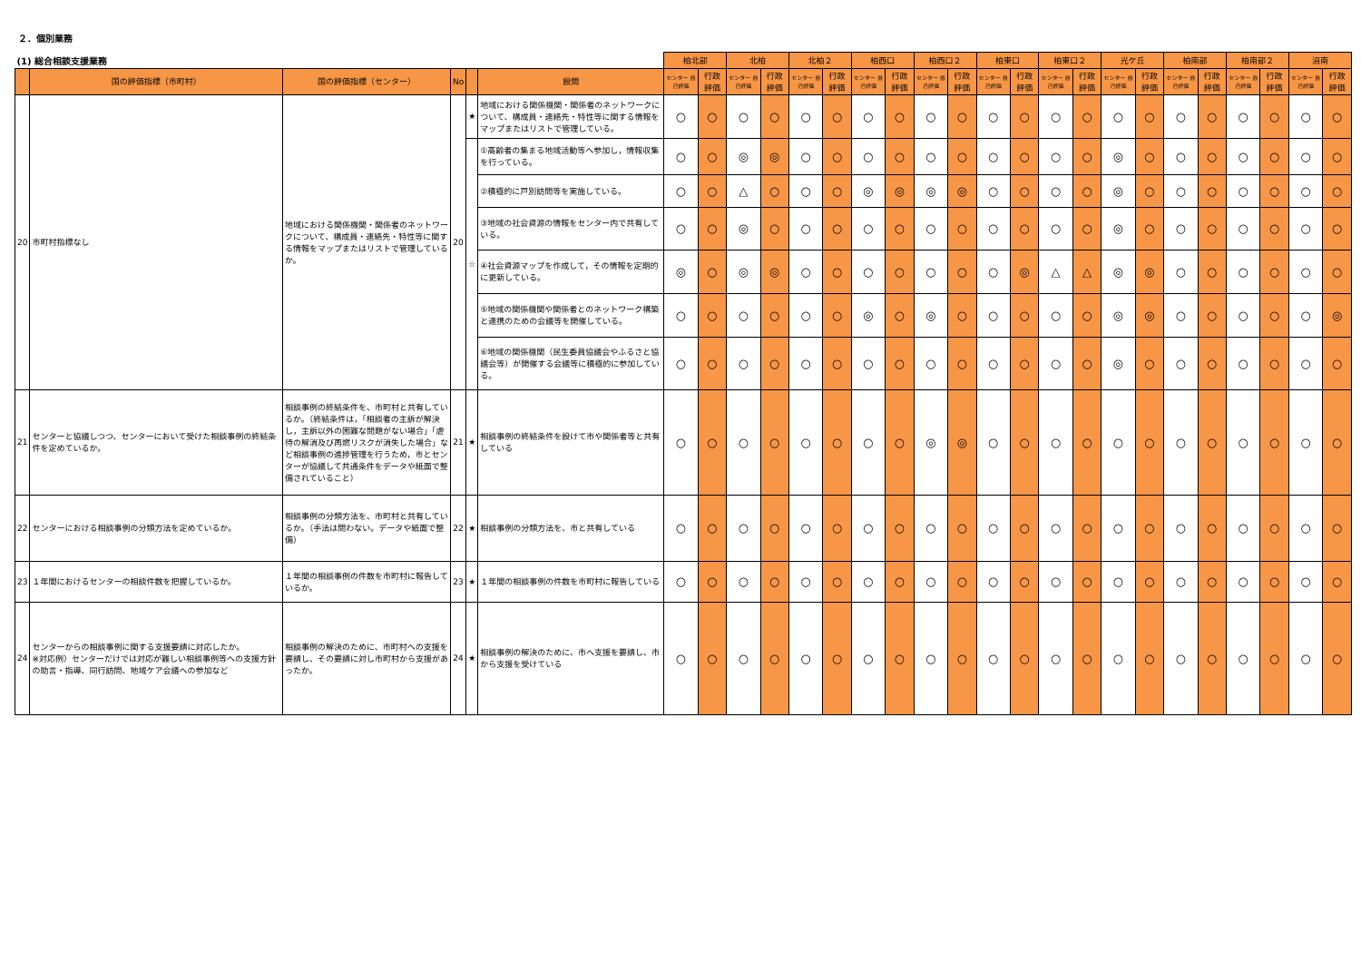２．個別業務
| (1) 総合相談支援業務 | | | | | | 柏北部 | | 北柏 | | 北柏２ | | 柏西口 | | 柏西口２ | | 柏東口 | | 柏東口２ | | 光ケ丘 | | 柏南部 | | 柏南部２ | | 沼南 | |
| | 国の評価指標（市町村） | 国の評価指標（センター） | No | | 設問 | センター 自己評価 | 行政 評価 | センター 自己評価 | 行政 評価 | センター 自己評価 | 行政 評価 | センター 自己評価 | 行政 評価 | センター 自己評価 | 行政 評価 | センター 自己評価 | 行政 評価 | センター 自己評価 | 行政 評価 | センター 自己評価 | 行政 評価 | センター 自己評価 | 行政 評価 | センター 自己評価 | 行政 評価 | センター 自己評価 | 行政 評価 |
| 20 | 市町村指標なし | 地域における関係機関・関係者のネットワークについて、構成員・連絡先・特性等に関する情報をマップまたはリストで管理しているか。 | 20 | ★ | 地域における関係機関・関係者のネットワークについて、構成員・連絡先・特性等に関する情報をマップまたはリストで管理している。 | ○ | ○ | ○ | ○ | ○ | ○ | ○ | ○ | ○ | ○ | ○ | ○ | ○ | ○ | ○ | ○ | ○ | ○ | ○ | ○ | ○ | ○ |
| | | | | ☆ | ①高齢者の集まる地域活動等へ参加し，情報収集を行っている。 | ○ | ○ | ◎ | ◎ | ○ | ○ | ○ | ○ | ○ | ○ | ○ | ○ | ○ | ○ | ◎ | ○ | ○ | ○ | ○ | ○ | ○ | ○ |
| | | | | | ②積極的に戸別訪問等を実施している。 | ○ | ○ | △ | ○ | ○ | ○ | ◎ | ◎ | ◎ | ◎ | ○ | ○ | ○ | ○ | ◎ | ○ | ○ | ○ | ○ | ○ | ○ | ○ |
| | | | | | ③地域の社会資源の情報をセンター内で共有している。 | ○ | ○ | ◎ | ○ | ○ | ○ | ○ | ○ | ○ | ○ | ○ | ○ | ○ | ○ | ◎ | ○ | ○ | ○ | ○ | ○ | ○ | ○ |
| | | | | | ④社会資源マップを作成して，その情報を定期的に更新している。 | ◎ | ○ | ◎ | ◎ | ○ | ○ | ○ | ○ | ○ | ○ | ○ | ◎ | △ | △ | ◎ | ◎ | ○ | ○ | ○ | ○ | ○ | ○ |
| | | | | | ⑤地域の関係機関や関係者とのネットワーク構築と連携のための会議等を開催している。 | ○ | ○ | ○ | ○ | ○ | ○ | ◎ | ○ | ◎ | ○ | ○ | ○ | ○ | ○ | ◎ | ◎ | ○ | ○ | ○ | ○ | ○ | ◎ |
| | | | | | ⑥地域の関係機関（民生委員協議会やふるさと協議会等）が開催する会議等に積極的に参加している。 | ○ | ○ | ○ | ○ | ○ | ○ | ○ | ○ | ○ | ○ | ○ | ○ | ○ | ○ | ◎ | ○ | ○ | ○ | ○ | ○ | ○ | ○ |
| 21 | センターと協議しつつ、センターにおいて受けた相談事例の終結条件を定めているか。 | 相談事例の終結条件を、市町村と共有しているか。（終結条件は，「相談者の主訴が解決し，主訴以外の困難な問題がない場合」「虐待の解消及び再燃リスクが消失した場合」など相談事例の進捗管理を行うため，市とセンターが協議して共通条件をデータや紙面で整備されていること） | 21 | ★ | 相談事例の終結条件を設けて市や関係者等と共有している | ○ | ○ | ○ | ○ | ○ | ○ | ○ | ○ | ◎ | ◎ | ○ | ○ | ○ | ○ | ○ | ○ | ○ | ○ | ○ | ○ | ○ | ○ |
| 22 | センターにおける相談事例の分類方法を定めているか。 | 相談事例の分類方法を、市町村と共有しているか。（手法は問わない。データや紙面で整備） | 22 | ★ | 相談事例の分類方法を、市と共有している | ○ | ○ | ○ | ○ | ○ | ○ | ○ | ○ | ○ | ○ | ○ | ○ | ○ | ○ | ○ | ○ | ○ | ○ | ○ | ○ | ○ | ○ |
| 23 | １年間におけるセンターの相談件数を把握しているか。 | １年間の相談事例の件数を市町村に報告しているか。 | 23 | ★ | １年間の相談事例の件数を市町村に報告している | ○ | ○ | ○ | ○ | ○ | ○ | ○ | ○ | ○ | ○ | ○ | ○ | ○ | ○ | ○ | ○ | ○ | ○ | ○ | ○ | ○ | ○ |
| 24 | センターからの相談事例に関する支援要請に対応したか。 ※対応例）センターだけでは対応が難しい相談事例等への支援方針の助言・指導、同行訪問、地域ケア会議への参加など | 相談事例の解決のために、市町村への支援を要請し、その要請に対し市町村から支援があったか。 | 24 | ★ | 相談事例の解決のために、市へ支援を要請し、市から支援を受けている | ○ | ○ | ○ | ○ | ○ | ○ | ○ | ○ | ○ | ○ | ○ | ○ | ○ | ○ | ○ | ○ | ○ | ○ | ○ | ○ | ○ | ○ |